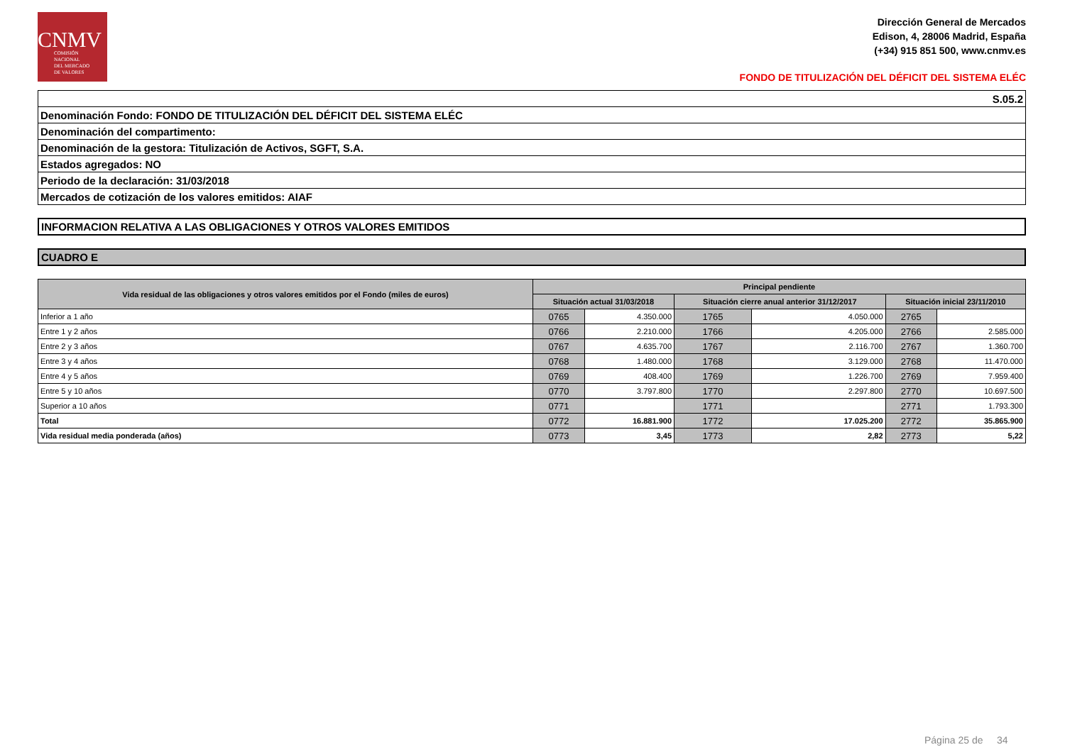CNMV
COMISIÓN
NACIONAL
DEL MERCADO
DE VALORES
Dirección General de Mercados
Edison, 4, 28006 Madrid, España
(+34) 915 851 500, www.cnmv.es
FONDO DE TITULIZACIÓN DEL DÉFICIT DEL SISTEMA ELÉC
| S.05.2 |
| Denominación Fondo: FONDO DE TITULIZACIÓN DEL DÉFICIT DEL SISTEMA ELÉC |
| Denominación del compartimento: |
| Denominación de la gestora: Titulización de Activos, SGFT, S.A. |
| Estados agregados: NO |
| Periodo de la declaración: 31/03/2018 |
| Mercados de cotización de los valores emitidos: AIAF |
INFORMACION RELATIVA A LAS OBLIGACIONES Y OTROS VALORES EMITIDOS
CUADRO E
| Vida residual de las obligaciones y otros valores emitidos por el Fondo (miles de euros) | Principal pendiente | | | | | |
| --- | --- | --- | --- | --- | --- | --- |
| | Situación actual 31/03/2018 | | Situación cierre anual anterior 31/12/2017 | | Situación inicial 23/11/2010 | |
| Inferior a 1 año | 0765 | 4.350.000 | 1765 | 4.050.000 | 2765 | |
| Entre 1 y 2 años | 0766 | 2.210.000 | 1766 | 4.205.000 | 2766 | 2.585.000 |
| Entre 2 y 3 años | 0767 | 4.635.700 | 1767 | 2.116.700 | 2767 | 1.360.700 |
| Entre 3 y 4 años | 0768 | 1.480.000 | 1768 | 3.129.000 | 2768 | 11.470.000 |
| Entre 4 y 5 años | 0769 | 408.400 | 1769 | 1.226.700 | 2769 | 7.959.400 |
| Entre 5 y 10 años | 0770 | 3.797.800 | 1770 | 2.297.800 | 2770 | 10.697.500 |
| Superior a 10 años | 0771 | | 1771 | | 2771 | 1.793.300 |
| Total | 0772 | 16.881.900 | 1772 | 17.025.200 | 2772 | 35.865.900 |
| Vida residual media ponderada (años) | 0773 | 3,45 | 1773 | 2,82 | 2773 | 5,22 |
Página 25 de 34